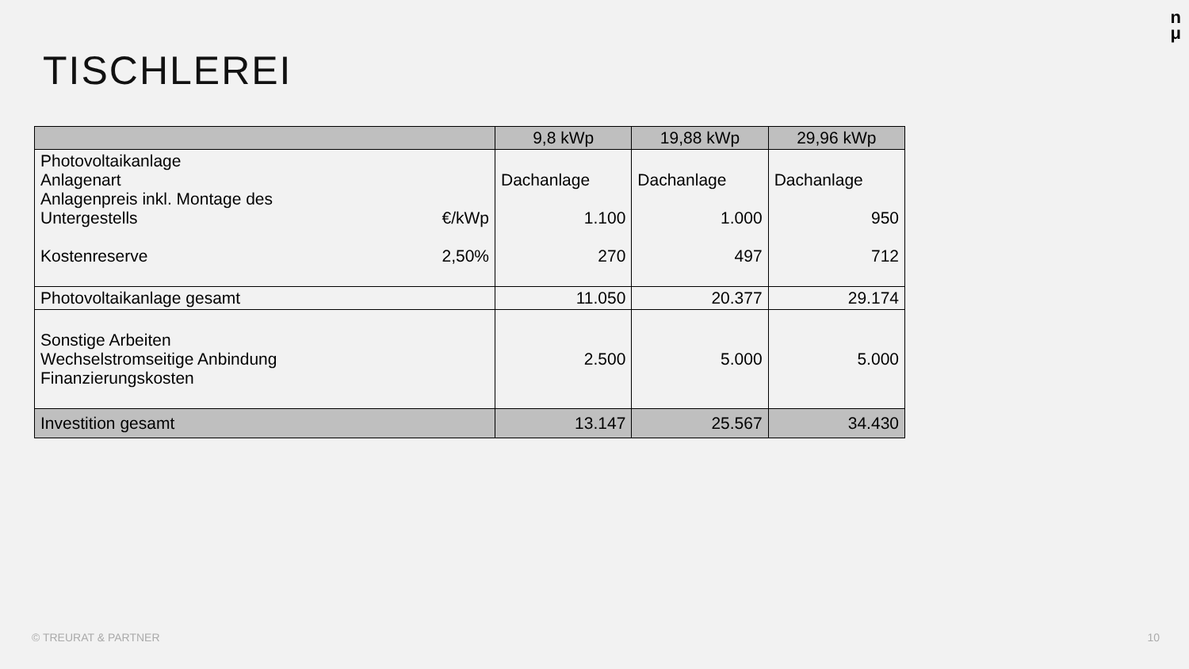n
μ
TISCHLEREI
| | 9,8 kWp | 19,88 kWp | 29,96 kWp |
| --- | --- | --- | --- |
| Photovoltaikanlage Anlagenart Anlagenpreis inkl. Montage des Untergestells €/kWp Kostenreserve 2,50% | Dachanlage 1.100 270 | Dachanlage 1.000 497 | Dachanlage 950 712 |
| Photovoltaikanlage gesamt | 11.050 | 20.377 | 29.174 |
| Sonstige Arbeiten Wechselstromseitige Anbindung Finanzierungskosten | 2.500 | 5.000 | 5.000 |
| Investition gesamt | 13.147 | 25.567 | 34.430 |
© TREURAT & PARTNER 10